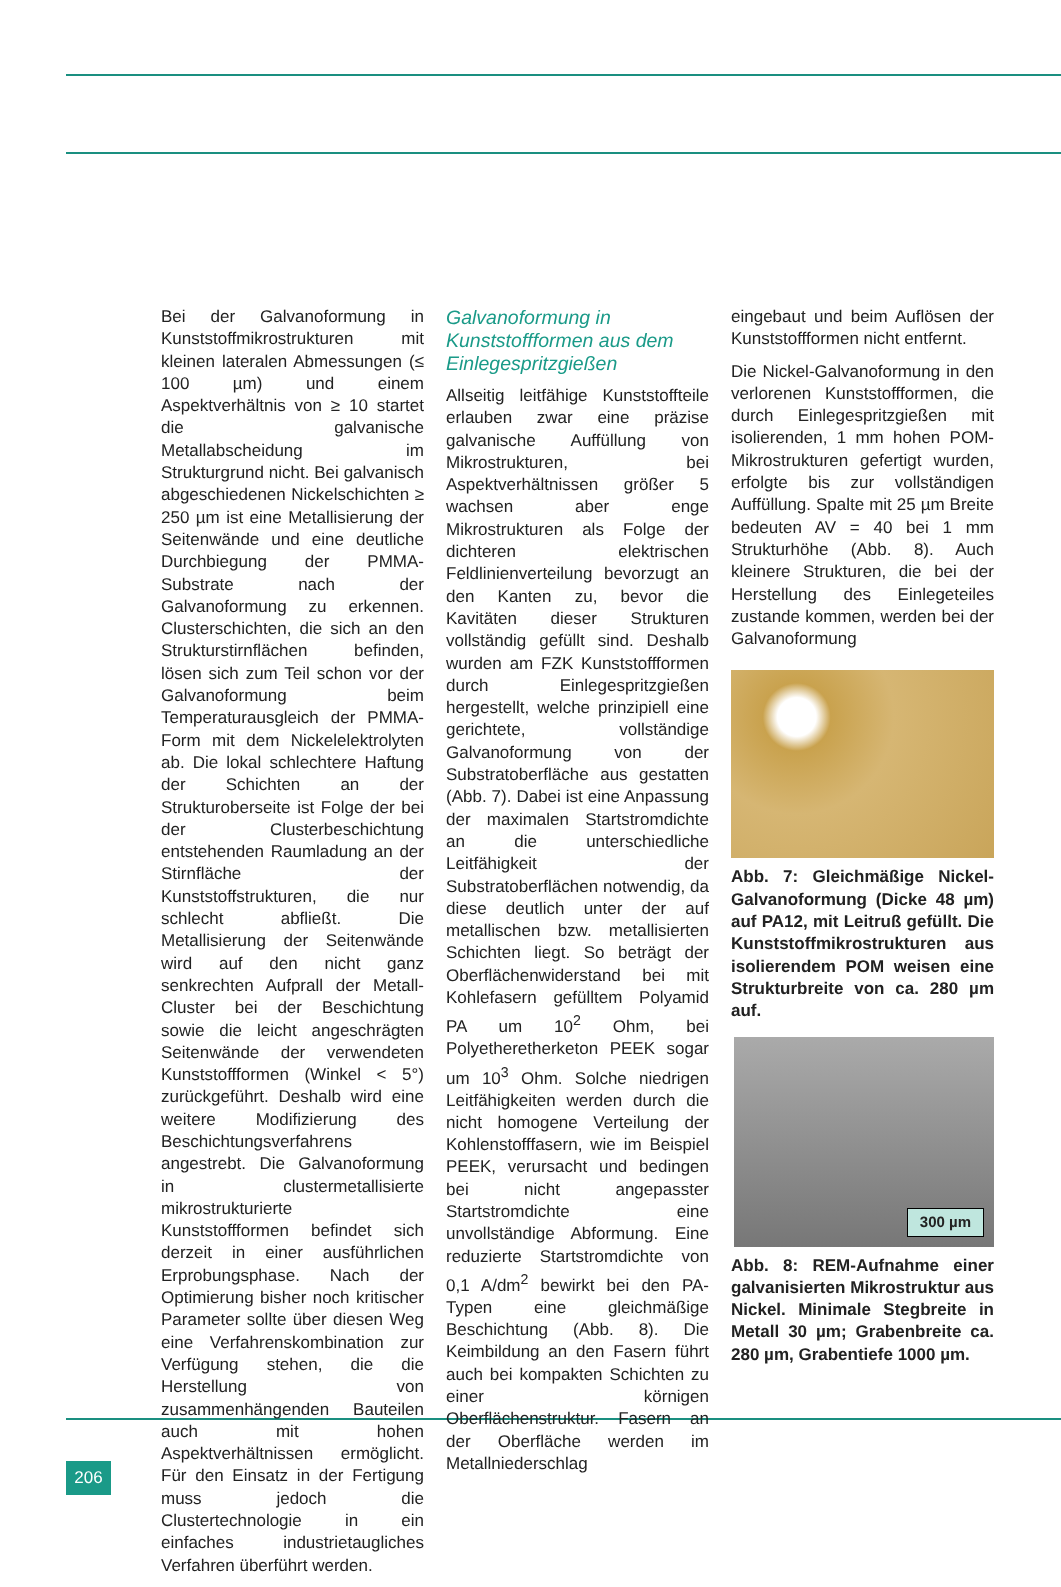Bei der Galvanoformung in Kunststoffmikrostrukturen mit kleinen lateralen Abmessungen (≤ 100 µm) und einem Aspektverhältnis von ≥ 10 startet die galvanische Metallabscheidung im Strukturgrund nicht. Bei galvanisch abgeschiedenen Nickelschichten ≥ 250 µm ist eine Metallisierung der Seitenwände und eine deutliche Durchbiegung der PMMA-Substrate nach der Galvanoformung zu erkennen. Clusterschichten, die sich an den Strukturstirnflächen befinden, lösen sich zum Teil schon vor der Galvanoformung beim Temperaturausgleich der PMMA-Form mit dem Nickelelektrolyten ab. Die lokal schlechtere Haftung der Schichten an der Strukturoberseite ist Folge der bei der Clusterbeschichtung entstehenden Raumladung an der Stirnfläche der Kunststoffstrukturen, die nur schlecht abfließt. Die Metallisierung der Seitenwände wird auf den nicht ganz senkrechten Aufprall der Metall-Cluster bei der Beschichtung sowie die leicht angeschrägten Seitenwände der verwendeten Kunststoffformen (Winkel < 5°) zurückgeführt. Deshalb wird eine weitere Modifizierung des Beschichtungsverfahrens angestrebt. Die Galvanoformung in clustermetallisierte mikrostrukturierte Kunststoffformen befindet sich derzeit in einer ausführlichen Erprobungsphase. Nach der Optimierung bisher noch kritischer Parameter sollte über diesen Weg eine Verfahrenskombination zur Verfügung stehen, die die Herstellung von zusammenhängenden Bauteilen auch mit hohen Aspektverhältnissen ermöglicht. Für den Einsatz in der Fertigung muss jedoch die Clustertechnologie in ein einfaches industrietaugliches Verfahren überführt werden.
Galvanoformung in Kunststoffformen aus dem Einlegespritzgießen
Allseitig leitfähige Kunststoffteile erlauben zwar eine präzise galvanische Auffüllung von Mikrostrukturen, bei Aspektverhältnissen größer 5 wachsen aber enge Mikrostrukturen als Folge der dichteren elektrischen Feldlinienverteilung bevorzugt an den Kanten zu, bevor die Kavitäten dieser Strukturen vollständig gefüllt sind. Deshalb wurden am FZK Kunststoffformen durch Einlegespritzgießen hergestellt, welche prinzipiell eine gerichtete, vollständige Galvanoformung von der Substratoberfläche aus gestatten (Abb. 7). Dabei ist eine Anpassung der maximalen Startstromdichte an die unterschiedliche Leitfähigkeit der Substratoberflächen notwendig, da diese deutlich unter der auf metallischen bzw. metallisierten Schichten liegt. So beträgt der Oberflächenwiderstand bei mit Kohlefasern gefülltem Polyamid PA um 10<sup>2</sup> Ohm, bei Polyetheretherketon PEEK sogar um 10<sup>3</sup> Ohm. Solche niedrigen Leitfähigkeiten werden durch die nicht homogene Verteilung der Kohlenstofffasern, wie im Beispiel PEEK, verursacht und bedingen bei nicht angepasster Startstromdichte eine unvollständige Abformung. Eine reduzierte Startstromdichte von 0,1 A/dm<sup>2</sup> bewirkt bei den PA-Typen eine gleichmäßige Beschichtung (Abb. 8). Die Keimbildung an den Fasern führt auch bei kompakten Schichten zu einer körnigen Oberflächenstruktur. Fasern an der Oberfläche werden im Metallniederschlag
eingebaut und beim Auflösen der Kunststoffformen nicht entfernt.
Die Nickel-Galvanoformung in den verlorenen Kunststoffformen, die durch Einlegespritzgießen mit isolierenden, 1 mm hohen POM-Mikrostrukturen gefertigt wurden, erfolgte bis zur vollständigen Auffüllung. Spalte mit 25 µm Breite bedeuten AV = 40 bei 1 mm Strukturhöhe (Abb. 8). Auch kleinere Strukturen, die bei der Herstellung des Einlegeteiles zustande kommen, werden bei der Galvanoformung
Abb. 7: Gleichmäßige Nickel-Galvanoformung (Dicke 48 µm) auf PA12, mit Leitruß gefüllt. Die Kunststoffmikrostrukturen aus isolierendem POM weisen eine Strukturbreite von ca. 280 µm auf.
300 µm
Abb. 8: REM-Aufnahme einer galvanisierten Mikrostruktur aus Nickel. Minimale Stegbreite in Metall 30 µm; Grabenbreite ca. 280 µm, Grabentiefe 1000 µm.
206